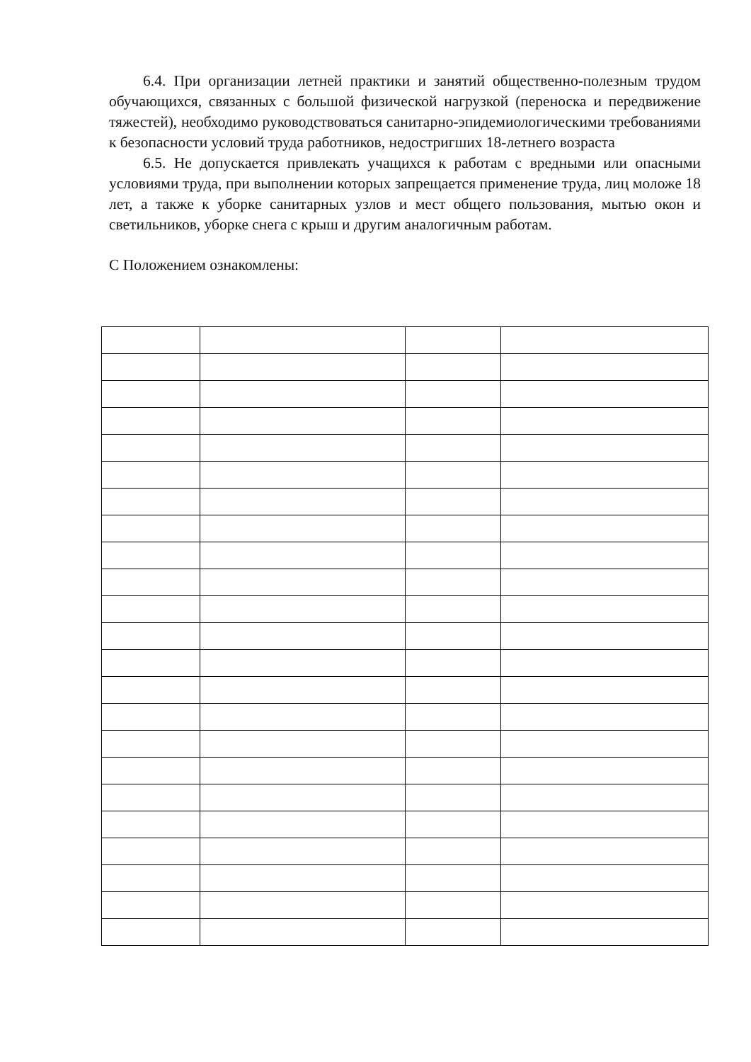6.4. При организации летней практики и занятий общественно-полезным трудом обучающихся, связанных с большой физической нагрузкой (переноска и передвижение тяжестей), необходимо руководствоваться санитарно-эпидемиологическими требованиями к безопасности условий труда работников, недостригших 18-летнего возраста
6.5. Не допускается привлекать учащихся к работам с вредными или опасными условиями труда, при выполнении которых запрещается применение труда, лиц моложе 18 лет, а также к уборке санитарных узлов и мест общего пользования, мытью окон и светильников, уборке снега с крыш и другим аналогичным работам.
С Положением ознакомлены: